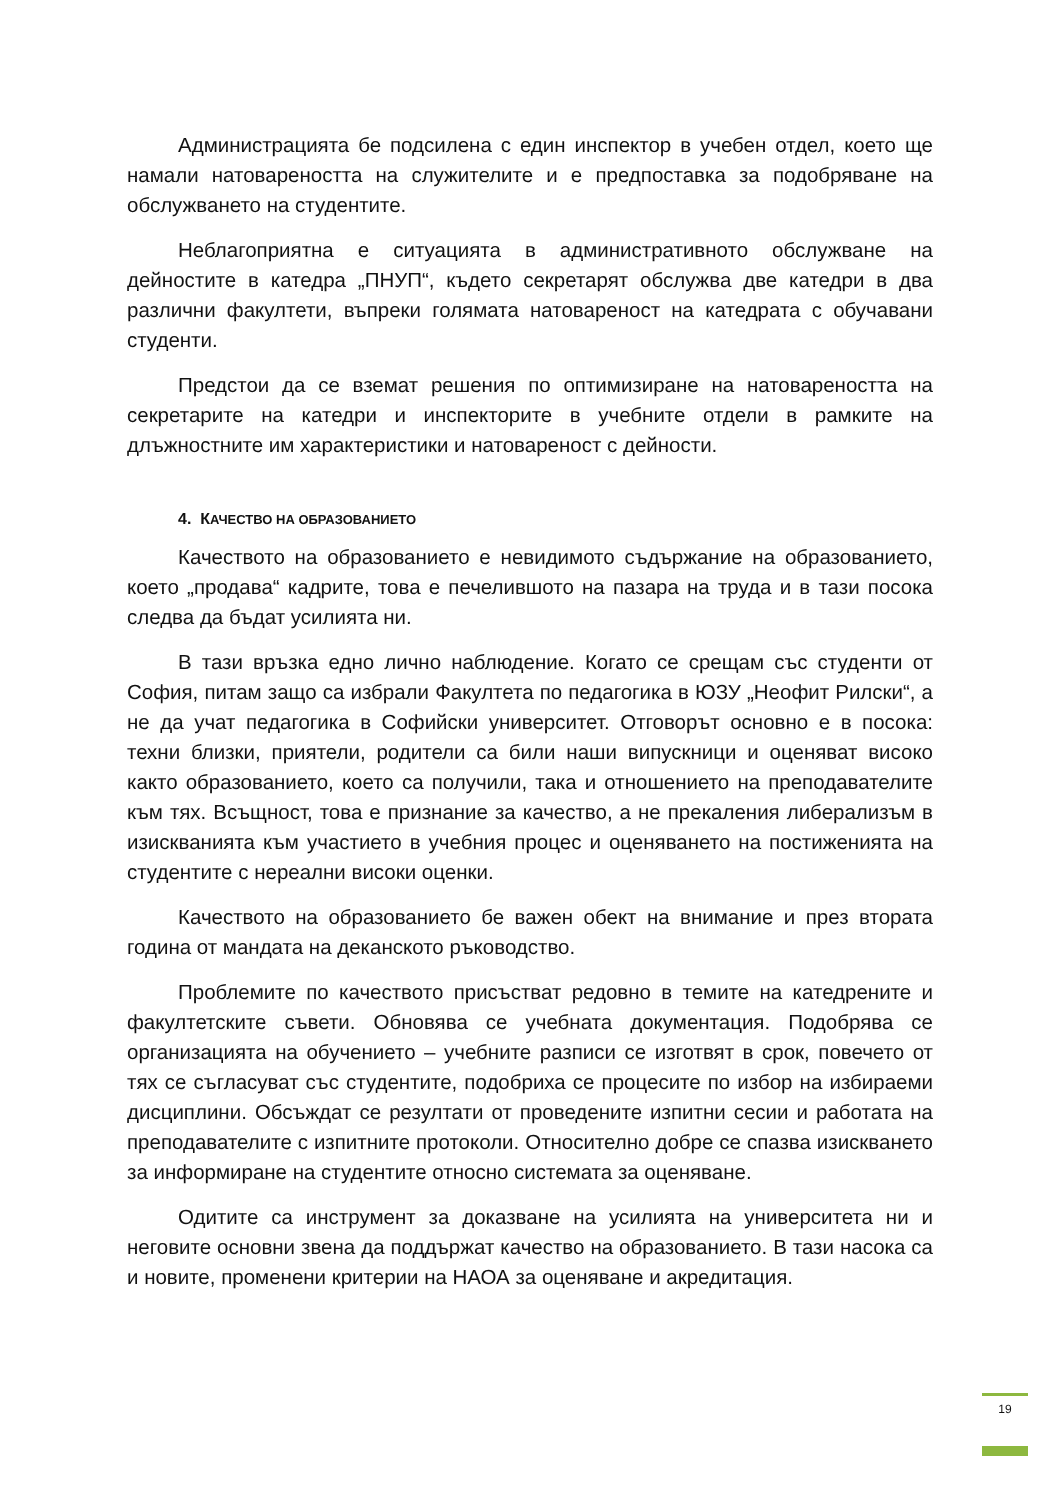Администрацията бе подсилена с един инспектор в учебен отдел, което ще намали натовареността на служителите и е предпоставка за подобряване на обслужването на студентите.
Неблагоприятна е ситуацията в административното обслужване на дейностите в катедра „ПНУП“, където секретарят обслужва две катедри в два различни факултети, въпреки голямата натовареност на катедрата с обучавани студенти.
Предстои да се вземат решения по оптимизиране на натовареността на секретарите на катедри и инспекторите в учебните отдели в рамките на длъжностните им характеристики и натовареност с дейности.
4. КАЧЕСТВО НА ОБРАЗОВАНИЕТО
Качеството на образованието е невидимото съдържание на образованието, което „продава“ кадрите, това е печелившото на пазара на труда и в тази посока следва да бъдат усилията ни.
В тази връзка едно лично наблюдение. Когато се срещам със студенти от София, питам защо са избрали Факултета по педагогика в ЮЗУ „Неофит Рилски“, а не да учат педагогика в Софийски университет. Отговорът основно е в посока: техни близки, приятели, родители са били наши випускници и оценяват високо както образованието, което са получили, така и отношението на преподавателите към тях. Всъщност, това е признание за качество, а не прекаления либерализъм в изискванията към участието в учебния процес и оценяването на постиженията на студентите с нереални високи оценки.
Качеството на образованието бе важен обект на внимание и през втората година от мандата на деканското ръководство.
Проблемите по качеството присъстват редовно в темите на катедрените и факултетските съвети. Обновява се учебната документация. Подобрява се организацията на обучението – учебните разписи се изготвят в срок, повечето от тях се съгласуват със студентите, подобриха се процесите по избор на избираеми дисциплини. Обсъждат се резултати от проведените изпитни сесии и работата на преподавателите с изпитните протоколи. Относително добре се спазва изискването за информиране на студентите относно системата за оценяване.
Одитите са инструмент за доказване на усилията на университета ни и неговите основни звена да поддържат качество на образованието. В тази насока са и новите, променени критерии на НАОА за оценяване и акредитация.
19